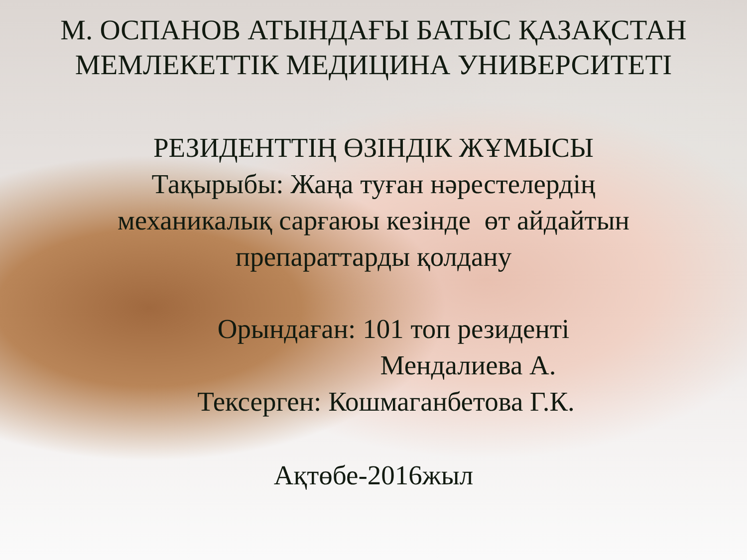М. ОСПАНОВ АТЫНДАҒЫ БАТЫС ҚАЗАҚСТАН
МЕМЛЕКЕТТІК МЕДИЦИНА УНИВЕРСИТЕТІ
РЕЗИДЕНТТІҢ ӨЗІНДІК ЖҰМЫСЫ
Тақырыбы: Жаңа туған нәрестелердің
механикалық сарғаюы кезінде өт айдайтын
препараттарды қолдану
Орындаған: 101 топ резиденті
Мендалиева А.
Тексерген: Кошмаганбетова Г.К.
Ақтөбе-2016жыл